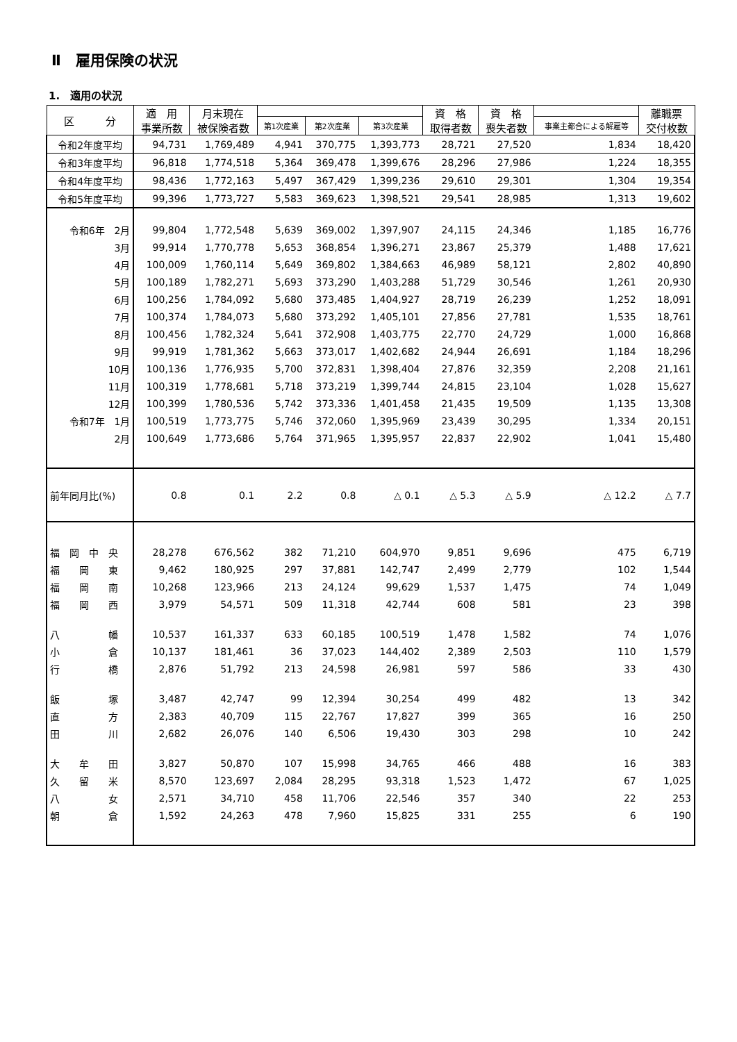Ⅱ　雇用保険の状況
1.　適用の状況
| 区 分 | 適 用 事業所数 | 月末現在 被保険者数 | | | | 資 格 取得者数 | 資 格 喪失者数 | | 離職票 交付枚数 |
| --- | --- | --- | --- | --- | --- | --- | --- | --- | --- |
| | | | 第1次産業 | 第2次産業 | 第3次産業 | | | 事業主都合による解雇等 | |
| 令和2年度平均 | 94,731 | 1,769,489 | 4,941 | 370,775 | 1,393,773 | 28,721 | 27,520 | 1,834 | 18,420 |
| 令和3年度平均 | 96,818 | 1,774,518 | 5,364 | 369,478 | 1,399,676 | 28,296 | 27,986 | 1,224 | 18,355 |
| 令和4年度平均 | 98,436 | 1,772,163 | 5,497 | 367,429 | 1,399,236 | 29,610 | 29,301 | 1,304 | 19,354 |
| 令和5年度平均 | 99,396 | 1,773,727 | 5,583 | 369,623 | 1,398,521 | 29,541 | 28,985 | 1,313 | 19,602 |
| 令和6年 2月 | 99,804 | 1,772,548 | 5,639 | 369,002 | 1,397,907 | 24,115 | 24,346 | 1,185 | 16,776 |
| 3月 | 99,914 | 1,770,778 | 5,653 | 368,854 | 1,396,271 | 23,867 | 25,379 | 1,488 | 17,621 |
| 4月 | 100,009 | 1,760,114 | 5,649 | 369,802 | 1,384,663 | 46,989 | 58,121 | 2,802 | 40,890 |
| 5月 | 100,189 | 1,782,271 | 5,693 | 373,290 | 1,403,288 | 51,729 | 30,546 | 1,261 | 20,930 |
| 6月 | 100,256 | 1,784,092 | 5,680 | 373,485 | 1,404,927 | 28,719 | 26,239 | 1,252 | 18,091 |
| 7月 | 100,374 | 1,784,073 | 5,680 | 373,292 | 1,405,101 | 27,856 | 27,781 | 1,535 | 18,761 |
| 8月 | 100,456 | 1,782,324 | 5,641 | 372,908 | 1,403,775 | 22,770 | 24,729 | 1,000 | 16,868 |
| 9月 | 99,919 | 1,781,362 | 5,663 | 373,017 | 1,402,682 | 24,944 | 26,691 | 1,184 | 18,296 |
| 10月 | 100,136 | 1,776,935 | 5,700 | 372,831 | 1,398,404 | 27,876 | 32,359 | 2,208 | 21,161 |
| 11月 | 100,319 | 1,778,681 | 5,718 | 373,219 | 1,399,744 | 24,815 | 23,104 | 1,028 | 15,627 |
| 12月 | 100,399 | 1,780,536 | 5,742 | 373,336 | 1,401,458 | 21,435 | 19,509 | 1,135 | 13,308 |
| 令和7年 1月 | 100,519 | 1,773,775 | 5,746 | 372,060 | 1,395,969 | 23,439 | 30,295 | 1,334 | 20,151 |
| 2月 | 100,649 | 1,773,686 | 5,764 | 371,965 | 1,395,957 | 22,837 | 22,902 | 1,041 | 15,480 |
| 前年同月比(%) | 0.8 | 0.1 | 2.2 | 0.8 | △ 0.1 | △ 5.3 | △ 5.9 | △ 12.2 | △ 7.7 |
| 福 岡 中 央 | 28,278 | 676,562 | 382 | 71,210 | 604,970 | 9,851 | 9,696 | 475 | 6,719 |
| 福 岡 東 | 9,462 | 180,925 | 297 | 37,881 | 142,747 | 2,499 | 2,779 | 102 | 1,544 |
| 福 岡 南 | 10,268 | 123,966 | 213 | 24,124 | 99,629 | 1,537 | 1,475 | 74 | 1,049 |
| 福 岡 西 | 3,979 | 54,571 | 509 | 11,318 | 42,744 | 608 | 581 | 23 | 398 |
| 八 幡 | 10,537 | 161,337 | 633 | 60,185 | 100,519 | 1,478 | 1,582 | 74 | 1,076 |
| 小 倉 | 10,137 | 181,461 | 36 | 37,023 | 144,402 | 2,389 | 2,503 | 110 | 1,579 |
| 行 橋 | 2,876 | 51,792 | 213 | 24,598 | 26,981 | 597 | 586 | 33 | 430 |
| 飯 塚 | 3,487 | 42,747 | 99 | 12,394 | 30,254 | 499 | 482 | 13 | 342 |
| 直 方 | 2,383 | 40,709 | 115 | 22,767 | 17,827 | 399 | 365 | 16 | 250 |
| 田 川 | 2,682 | 26,076 | 140 | 6,506 | 19,430 | 303 | 298 | 10 | 242 |
| 大 牟 田 | 3,827 | 50,870 | 107 | 15,998 | 34,765 | 466 | 488 | 16 | 383 |
| 久 留 米 | 8,570 | 123,697 | 2,084 | 28,295 | 93,318 | 1,523 | 1,472 | 67 | 1,025 |
| 八 女 | 2,571 | 34,710 | 458 | 11,706 | 22,546 | 357 | 340 | 22 | 253 |
| 朝 倉 | 1,592 | 24,263 | 478 | 7,960 | 15,825 | 331 | 255 | 6 | 190 |